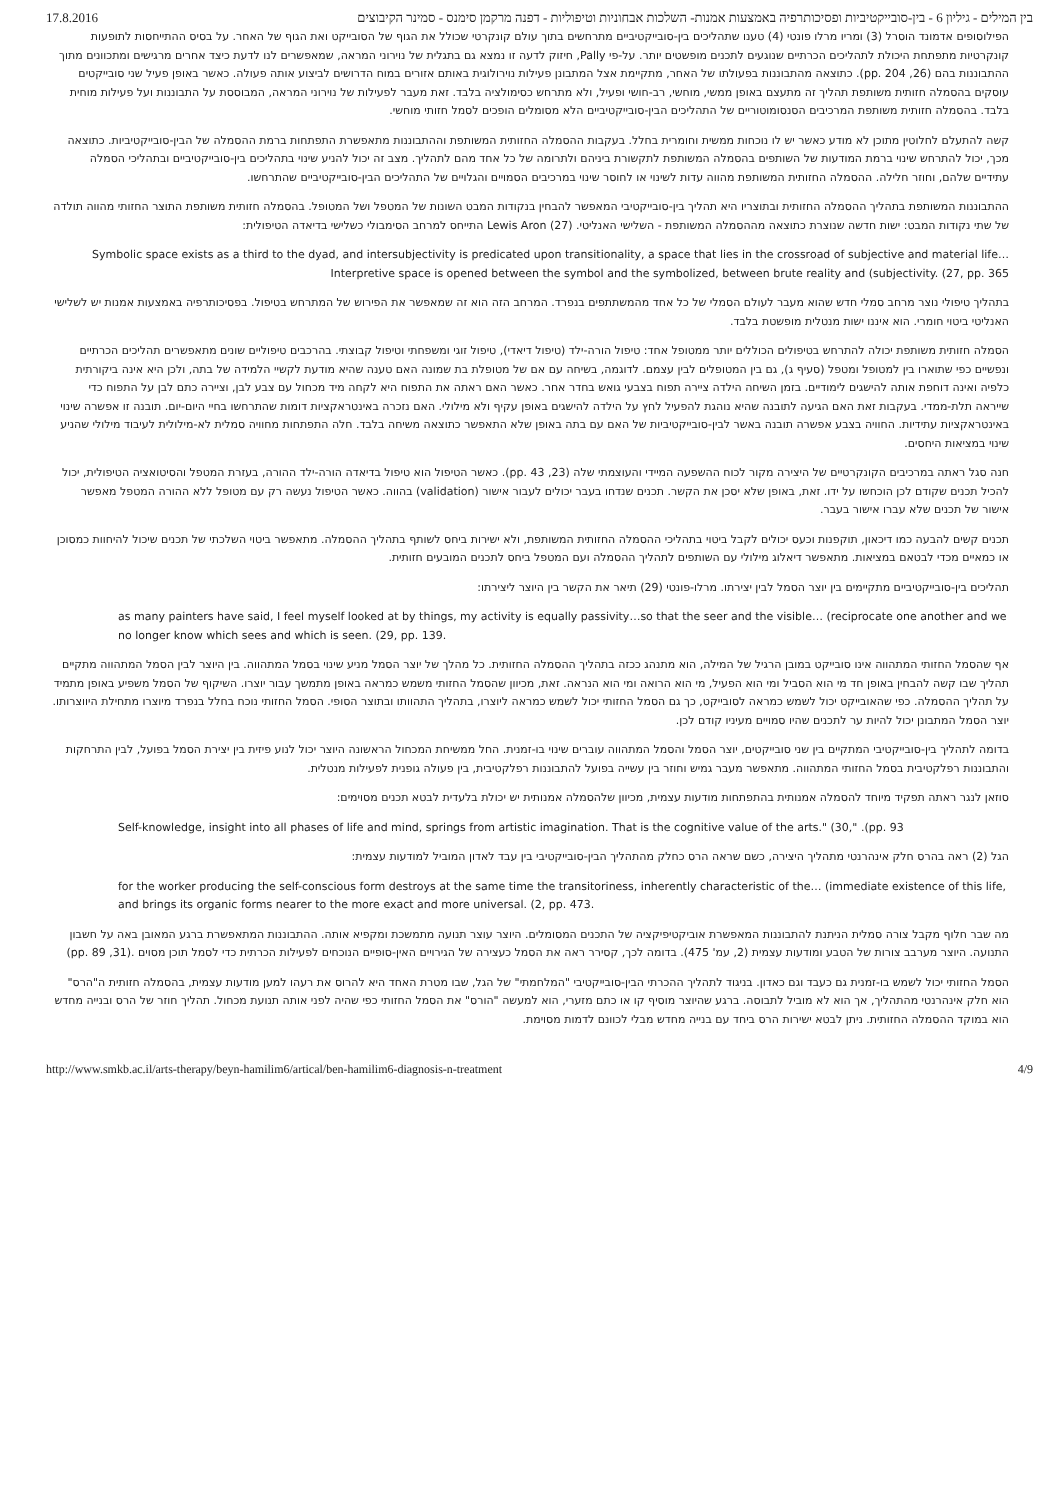17.8.2016 בין המילים - גיליון 6 - בין-סובייקטיביות ופסיכותרפיה באמצעות אמנות- השלכות אבחוניות וטיפוליות - דפנה מרקמן סימנס - סמינר הקיבוצים
הפילוסופים אדמונד הוסרל (3) ומריו מרלו פונטי (4) טענו שתהליכים בין-סובייקטיביים מתרחשים בתוך עולם קונקרטי שכולל את הגוף של הסובייקט ואת הגוף של האחר. על בסיס ההתייחסות לתופעות קונקרטיות מתפתחת היכולת לתהליכים הכרתיים שנוגעים לתכנים מופשטים יותר. על-פי Pally, חיזוק לדעה זו נמצא גם בתגלית של נוירוני המראה, שמאפשרים לנו לדעת כיצד אחרים מרגישים ומתכוונים מתוך ההתבוננות בהם (26, pp. 204). כתוצאה מהתבוננות בפעולתו של האחר, מתקיימת אצל המתבונן פעילות נוירולוגית באותם אזורים במוח הדרושים לביצוע אותה פעולה. כאשר באופן פעיל שני סובייקטים עוסקים בהסמלה חזותית משותפת תהליך זה מתעצם באופן ממשי, מוחשי, רב-חושי ופעיל, ולא מתרחש כסימולציה בלבד. זאת מעבר לפעילות של נוירוני המראה, המבוססת על התבוננות ועל פעילות מוחית בלבד. בהסמלה חזותית משותפת המרכיבים הסנסומוטוריים של התהליכים הבין-סובייקטיביים הלא מסומלים הופכים לסמל חזותי מוחשי.
קשה להתעלם לחלוטין מתוכן לא מודע כאשר יש לו נוכחות ממשית וחומרית בחלל. בעקבות ההסמלה החזותית המשותפת וההתבוננות מתאפשרת התפתחות ברמת ההסמלה של הבין-סובייקטיביות. כתוצאה מכך, יכול להתרחש שינוי ברמת המודעות של השותפים בהסמלה המשותפת לתקשורת ביניהם ולתרומה של כל אחד מהם לתהליך. מצב זה יכול להניע שינוי בתהליכים בין-סובייקטיביים ובתהליכי הסמלה עתידיים שלהם, וחוזר חלילה. ההסמלה החזותית המשותפת מהווה עדות לשינוי או לחוסר שינוי במרכיבים הסמויים והגלויים של התהליכים הבין-סובייקטיביים שהתרחשו.
ההתבוננות המשותפת בתהליך ההסמלה החזותית ובתוצריו היא תהליך בין-סובייקטיבי המאפשר להבחין בנקודות המבט השונות של המטפל ושל המטופל. בהסמלה חזותית משותפת התוצר החזותי מהווה תולדה של שתי נקודות המבט: ישות חדשה שנוצרת כתוצאה מההסמלה המשותפת - השלישי האנליטי. Lewis Aron (27) התייחס למרחב הסימבולי כשלישי בדיאדה הטיפולית:
Symbolic space exists as a third to the dyad, and intersubjectivity is predicated upon transitionality, a space that lies in the crossroad of subjective and material life…Interpretive space is opened between the symbol and the symbolized, between brute reality and (subjectivity. (27, pp. 365
בתהליך טיפולי נוצר מרחב סמלי חדש שהוא מעבר לעולם הסמלי של כל אחד מהמשתתפים בנפרד. המרחב הזה הוא זה שמאפשר את הפירוש של המתרחש בטיפול. בפסיכותרפיה באמצעות אמנות יש לשלישי האנליטי ביטוי חומרי. הוא איננו ישות מנטלית מופשטת בלבד.
הסמלה חזותית משותפת יכולה להתרחש בטיפולים הכוללים יותר ממטופל אחד: טיפול הורה-ילד (טיפול דיאדי), טיפול זוגי ומשפחתי וטיפול קבוצתי. בהרכבים טיפוליים שונים מתאפשרים תהליכים הכרתיים ונפשיים כפי שתוארו בין למטופל ומטפל (סעיף ג), גם בין המטופלים לבין עצמם. לדוגמה, בשיחה עם אם של מטופלת בת שמונה האם טענה שהיא מודעת לקשיי הלמידה של בתה, ולכן היא אינה ביקורתית כלפיה ואינה דוחפת אותה להישגים לימודיים. בזמן השיחה הילדה ציירה תפוח בצבעי גואש בחדר אחר. כאשר האם ראתה את התפוח היא לקחה מיד מכחול עם צבע לבן, וציירה כתם לבן על התפוח כדי שייראה תלת-ממדי. בעקבות זאת האם הגיעה לתובנה שהיא נוהגת להפעיל לחץ על הילדה להישגים באופן עקיף ולא מילולי. האם נזכרה באינטראקציות דומות שהתרחשו בחיי היום-יום. תובנה זו אפשרה שינוי באינטראקציות עתידיות. החוויה בצבע אפשרה תובנה באשר לבין-סובייקטיביות של האם עם בתה באופן שלא התאפשר כתוצאה משיחה בלבד. חלה התפתחות מחוויה סמלית לא-מילולית לעיבוד מילולי שהניע שינוי במציאות היחסים.
חנה סגל ראתה במרכיבים הקונקרטיים של היצירה מקור לכוח ההשפעה המיידי והעוצמתי שלה (23, pp. 43). כאשר הטיפול הוא טיפול בדיאדה הורה-ילד ההורה, בעזרת המטפל והסיטואציה הטיפולית, יכול להכיל תכנים שקודם לכן הוכחשו על ידו. זאת, באופן שלא יסכן את הקשר. תכנים שנדחו בעבר יכולים לעבור אישור (validation) בהווה. כאשר הטיפול נעשה רק עם מטופל ללא ההורה המטפל מאפשר אישור של תכנים שלא עברו אישור בעבר.
תכנים קשים להבעה כמו דיכאון, תוקפנות וכעס יכולים לקבל ביטוי בתהליכי ההסמלה החזותית המשותפת, ולא ישירות ביחס לשותף בתהליך ההסמלה. מתאפשר ביטוי השלכתי של תכנים שיכול להיחוות כמסוכן או כמאיים מכדי לבטאם במציאות. מתאפשר דיאלוג מילולי עם השותפים לתהליך ההסמלה ועם המטפל ביחס לתכנים המובעים חזותית.
תהליכים בין-סובייקטיביים מתקיימים בין יוצר הסמל לבין יצירתו. מרלו-פונטי (29) תיאר את הקשר בין היוצר ליצירתו:
as many painters have said, I feel myself looked at by things, my activity is equally passivity…so that the seer and the visible… (reciprocate one another and we no longer know which sees and which is seen. (29, pp. 139.
אף שהסמל החזותי המתהווה אינו סובייקט במובן הרגיל של המילה, הוא מתנהג ככזה בתהליך ההסמלה החזותית. כל מהלך של יוצר הסמל מניע שינוי בסמל המתהווה. בין היוצר לבין הסמל המתהווה מתקיים תהליך שבו קשה להבחין באופן חד מי הוא הסביל ומי הוא הפעיל, מי הוא הרואה ומי הוא הנראה. זאת, מכיוון שהסמל החזותי משמש כמראה באופן מתמשך עבור יוצרו. השיקוף של הסמל משפיע באופן מתמיד על תהליך ההסמלה. כפי שהאובייקט יכול לשמש כמראה לסובייקט, כך גם הסמל החזותי יכול לשמש כמראה ליוצרו, בתהליך התהוותו ובתוצר הסופי. הסמל החזותי נוכח בחלל בנפרד מיוצרו מתחילת היווצרותו. יוצר הסמל המתבונן יכול להיות ער לתכנים שהיו סמויים מעיניו קודם לכן.
בדומה לתהליך בין-סובייקטיבי המתקיים בין שני סובייקטים, יוצר הסמל והסמל המתהווה עוברים שינוי בו-זמנית. החל ממשיחת המכחול הראשונה היוצר יכול לנוע פיזית בין יצירת הסמל בפועל, לבין התרחקות והתבוננות רפלקטיבית בסמל החזותי המתהווה. מתאפשר מעבר גמיש וחוזר בין עשייה בפועל להתבוננות רפלקטיבית, בין פעולה גופנית לפעילות מנטלית.
סוזאן לנגר ראתה תפקיד מיוחד להסמלה אמנותית בהתפתחות מודעות עצמית, מכיוון שלהסמלה אמנותית יש יכולת בלעדית לבטא תכנים מסוימים:
Self-knowledge, insight into all phases of life and mind, springs from artistic imagination. That is the cognitive value of the arts." (30," .(pp. 93
הגל (2) ראה בהרס חלק אינהרנטי מתהליך היצירה, כשם שראה הרס כחלק מהתהליך הבין-סובייקטיבי בין עבד לאדון המוביל למודעות עצמית:
for the worker producing the self-conscious form destroys at the same time the transitoriness, inherently characteristic of the… (immediate existence of this life, and brings its organic forms nearer to the more exact and more universal. (2, pp. 473.
מה שבר חלוף מקבל צורה סמלית הניתנת להתבוננות המאפשרת אוביקטיפיקציה של התכנים המסומלים. היוצר עוצר תנועה מתמשכת ומקפיא אותה. ההתבוננות המתאפשרת ברגע המאובן באה על חשבון התנועה. היוצר מערבב צורות של הטבע ומודעות עצמית (2, עמ' 475). בדומה לכך, קסירר ראה את הסמל כעצירה של הגירויים האין-סופיים הנוכחים לפעילות הכרתית כדי לסמל תוכן מסוים .(31, pp. 89)
הסמל החזותי יכול לשמש בו-זמנית גם כעבד וגם כאדון. בניגוד לתהליך ההכרתי הבין-סובייקטיבי "המלחמתי" של הגל, שבו מטרת האחד היא להרוס את רעהו למען מודעות עצמית, בהסמלה חזותית ה"הרס" הוא חלק אינהרנטי מהתהליך, אך הוא לא מוביל לתבוסה. ברגע שהיוצר מוסיף קו או כתם מזערי, הוא למעשה "הורס" את הסמל החזותי כפי שהיה לפני אותה תנועת מכחול. תהליך חוזר של הרס ובנייה מחדש הוא במוקד ההסמלה החזותית. ניתן לבטא ישירות הרס ביחד עם בנייה מחדש מבלי לכוונם לדמות מסוימת.
http://www.smkb.ac.il/arts-therapy/beyn-hamilim6/artical/ben-hamilim6-diagnosis-n-treatment 4/9